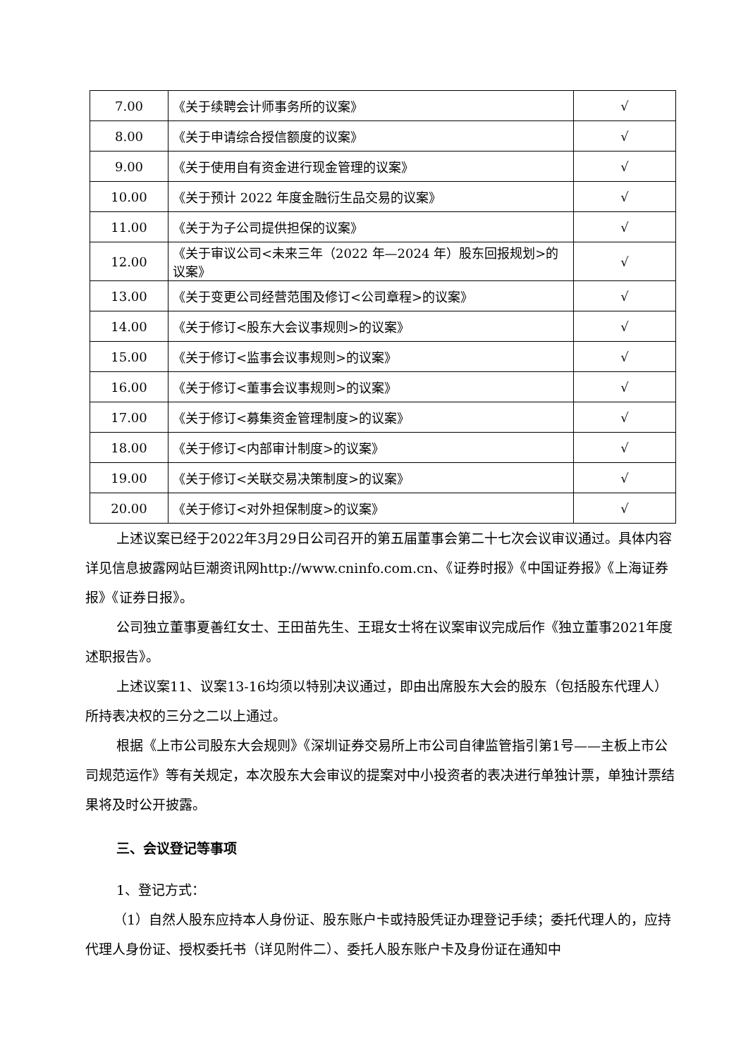| 7.00 | 《关于续聘会计师事务所的议案》 | √ |
| 8.00 | 《关于申请综合授信额度的议案》 | √ |
| 9.00 | 《关于使用自有资金进行现金管理的议案》 | √ |
| 10.00 | 《关于预计 2022 年度金融衍生品交易的议案》 | √ |
| 11.00 | 《关于为子公司提供担保的议案》 | √ |
| 12.00 | 《关于审议公司<未来三年（2022 年—2024 年）股东回报规划>的议案》 | √ |
| 13.00 | 《关于变更公司经营范围及修订<公司章程>的议案》 | √ |
| 14.00 | 《关于修订<股东大会议事规则>的议案》 | √ |
| 15.00 | 《关于修订<监事会议事规则>的议案》 | √ |
| 16.00 | 《关于修订<董事会议事规则>的议案》 | √ |
| 17.00 | 《关于修订<募集资金管理制度>的议案》 | √ |
| 18.00 | 《关于修订<内部审计制度>的议案》 | √ |
| 19.00 | 《关于修订<关联交易决策制度>的议案》 | √ |
| 20.00 | 《关于修订<对外担保制度>的议案》 | √ |
上述议案已经于2022年3月29日公司召开的第五届董事会第二十七次会议审议通过。具体内容详见信息披露网站巨潮资讯网http://www.cninfo.com.cn、《证券时报》《中国证券报》《上海证券报》《证券日报》。
公司独立董事夏善红女士、王田苗先生、王琨女士将在议案审议完成后作《独立董事2021年度述职报告》。
上述议案11、议案13-16均须以特别决议通过，即由出席股东大会的股东（包括股东代理人）所持表决权的三分之二以上通过。
根据《上市公司股东大会规则》《深圳证券交易所上市公司自律监管指引第1号——主板上市公司规范运作》等有关规定，本次股东大会审议的提案对中小投资者的表决进行单独计票，单独计票结果将及时公开披露。
三、会议登记等事项
1、登记方式：
（1）自然人股东应持本人身份证、股东账户卡或持股凭证办理登记手续；委托代理人的，应持代理人身份证、授权委托书（详见附件二）、委托人股东账户卡及身份证在通知中